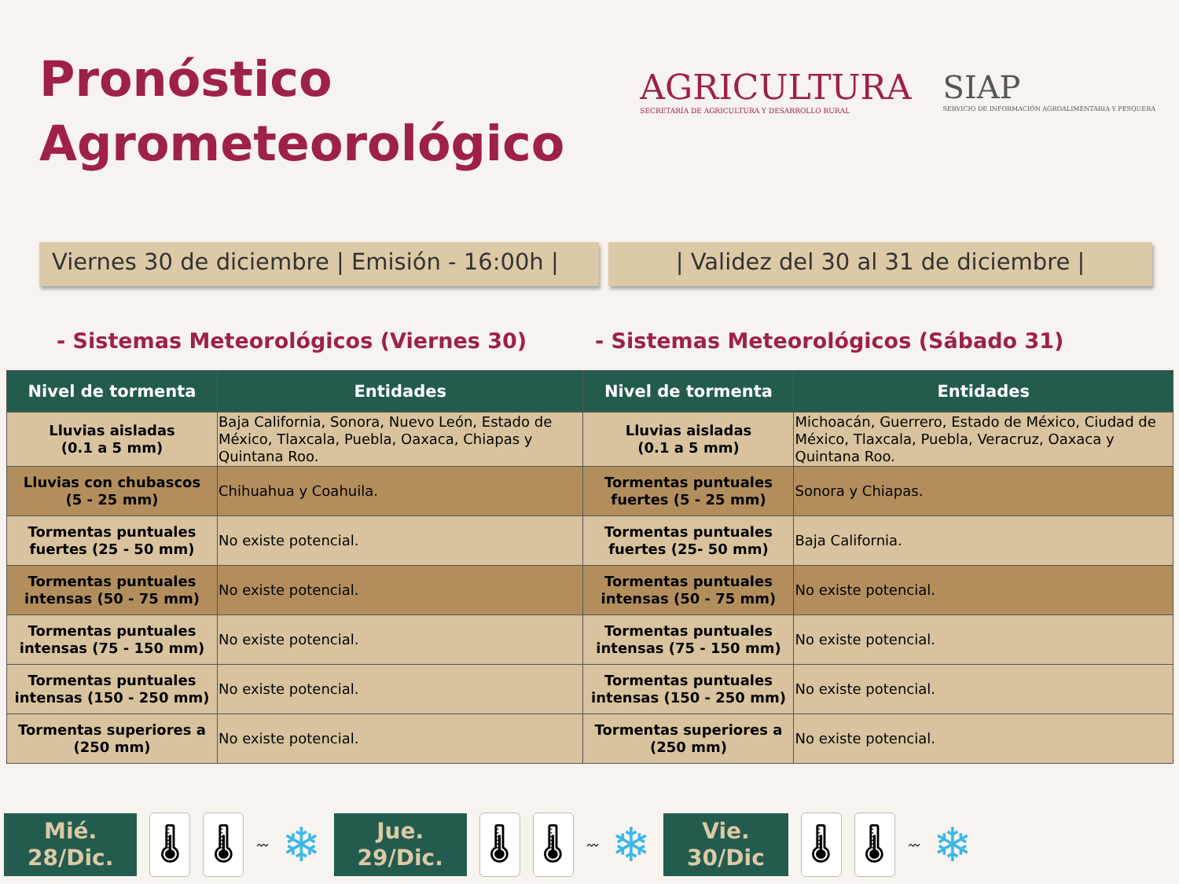Pronóstico
Agrometeorológico
AGRICULTURA
SECRETARÍA DE AGRICULTURA Y DESARROLLO RURAL
SIAP
SERVICIO DE INFORMACIÓN AGROALIMENTARIA Y PESQUERA
Viernes 30 de diciembre | Emisión - 16:00h |
| Validez del 30 al 31 de diciembre |
- Sistemas Meteorológicos (Viernes 30) - Sistemas Meteorológicos (Sábado 31)
| Nivel de tormenta | Entidades | Nivel de tormenta | Entidades |
| --- | --- | --- | --- |
| Lluvias aisladas (0.1 a 5 mm) | Baja California, Sonora, Nuevo León, Estado de México, Tlaxcala, Puebla, Oaxaca, Chiapas y Quintana Roo. | Lluvias aisladas (0.1 a 5 mm) | Michoacán, Guerrero, Estado de México, Ciudad de México, Tlaxcala, Puebla, Veracruz, Oaxaca y Quintana Roo. |
| Lluvias con chubascos (5 - 25 mm) | Chihuahua y Coahuila. | Tormentas puntuales fuertes (5 - 25 mm) | Sonora y Chiapas. |
| Tormentas puntuales fuertes (25 - 50 mm) | No existe potencial. | Tormentas puntuales fuertes (25- 50 mm) | Baja California. |
| Tormentas puntuales intensas (50 - 75 mm) | No existe potencial. | Tormentas puntuales intensas (50 - 75 mm) | No existe potencial. |
| Tormentas puntuales intensas (75 - 150 mm) | No existe potencial. | Tormentas puntuales intensas (75 - 150 mm) | No existe potencial. |
| Tormentas puntuales intensas (150 - 250 mm) | No existe potencial. | Tormentas puntuales intensas (150 - 250 mm) | No existe potencial. |
| Tormentas superiores a (250 mm) | No existe potencial. | Tormentas superiores a (250 mm) | No existe potencial. |
Mié.
28/Dic.
🌡 🌡
〰
❄
Jue.
29/Dic.
🌡 🌡
〰
❄
Vie.
30/Dic
🌡 🌡
〰
❄